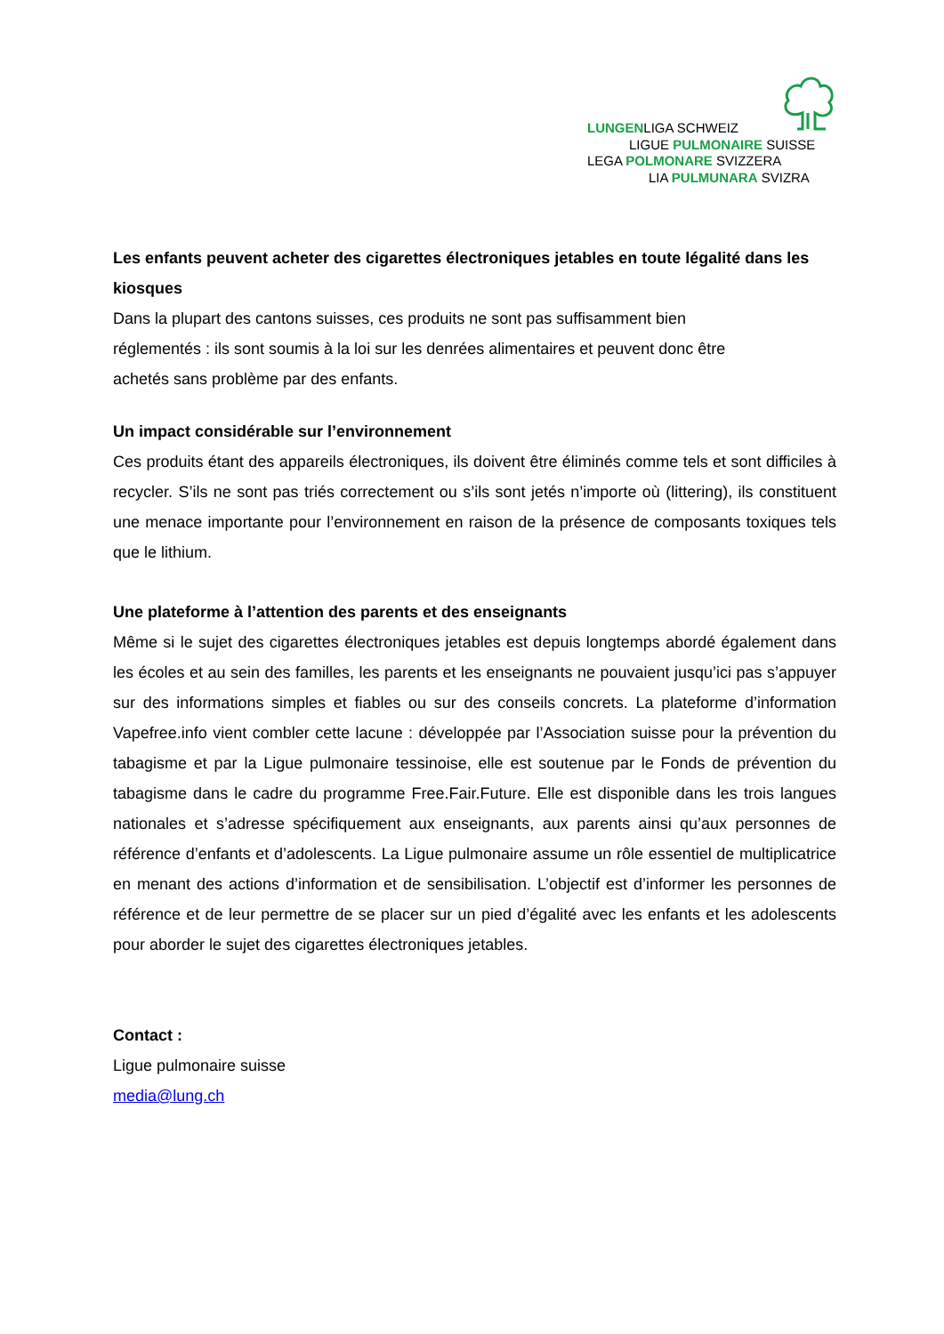LUNGENLIGA SCHWEIZ
LIGUE PULMONAIRE SUISSE
LEGA POLMONARE SVIZZERA
LIA PULMUNARA SVIZRA
Les enfants peuvent acheter des cigarettes électroniques jetables en toute légalité dans les kiosques
Dans la plupart des cantons suisses, ces produits ne sont pas suffisamment bien
réglementés : ils sont soumis à la loi sur les denrées alimentaires et peuvent donc être
achetés sans problème par des enfants.
Un impact considérable sur l’environnement
Ces produits étant des appareils électroniques, ils doivent être éliminés comme tels et sont difficiles à recycler. S’ils ne sont pas triés correctement ou s’ils sont jetés n’importe où (littering), ils constituent une menace importante pour l’environnement en raison de la présence de composants toxiques tels que le lithium.
Une plateforme à l’attention des parents et des enseignants
Même si le sujet des cigarettes électroniques jetables est depuis longtemps abordé également dans les écoles et au sein des familles, les parents et les enseignants ne pouvaient jusqu’ici pas s’appuyer sur des informations simples et fiables ou sur des conseils concrets. La plateforme d’information Vapefree.info vient combler cette lacune : développée par l’Association suisse pour la prévention du tabagisme et par la Ligue pulmonaire tessinoise, elle est soutenue par le Fonds de prévention du tabagisme dans le cadre du programme Free.Fair.Future. Elle est disponible dans les trois langues nationales et s’adresse spécifiquement aux enseignants, aux parents ainsi qu’aux personnes de référence d’enfants et d’adolescents. La Ligue pulmonaire assume un rôle essentiel de multiplicatrice en menant des actions d’information et de sensibilisation. L’objectif est d’informer les personnes de référence et de leur permettre de se placer sur un pied d’égalité avec les enfants et les adolescents pour aborder le sujet des cigarettes électroniques jetables.
Contact :
Ligue pulmonaire suisse
media@lung.ch